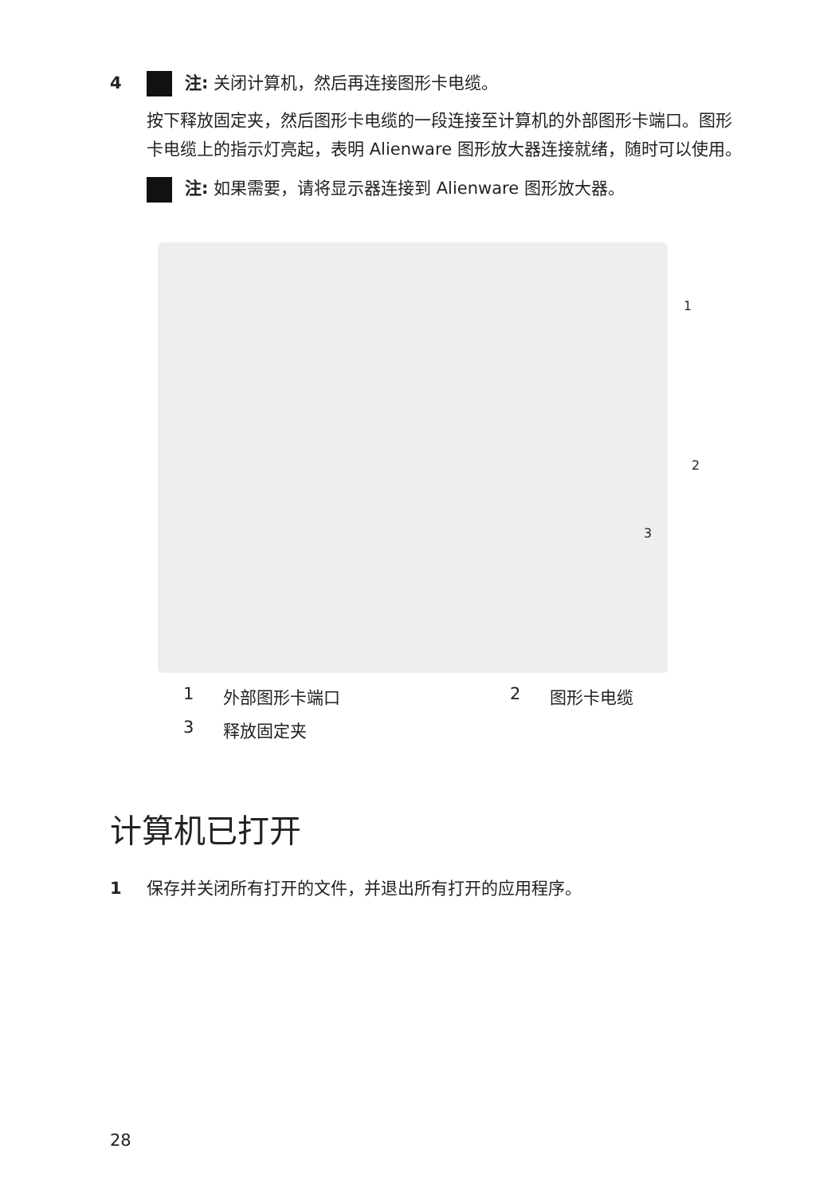4 注: 关闭计算机，然后再连接图形卡电缆。
按下释放固定夹，然后图形卡电缆的一段连接至计算机的外部图形卡端口。图形卡电缆上的指示灯亮起，表明 Alienware 图形放大器连接就绪，随时可以使用。
注: 如果需要，请将显示器连接到 Alienware 图形放大器。
1
2
3
1 外部图形卡端口 2 图形卡电缆 3 释放固定夹
计算机已打开
1 保存并关闭所有打开的文件，并退出所有打开的应用程序。
28